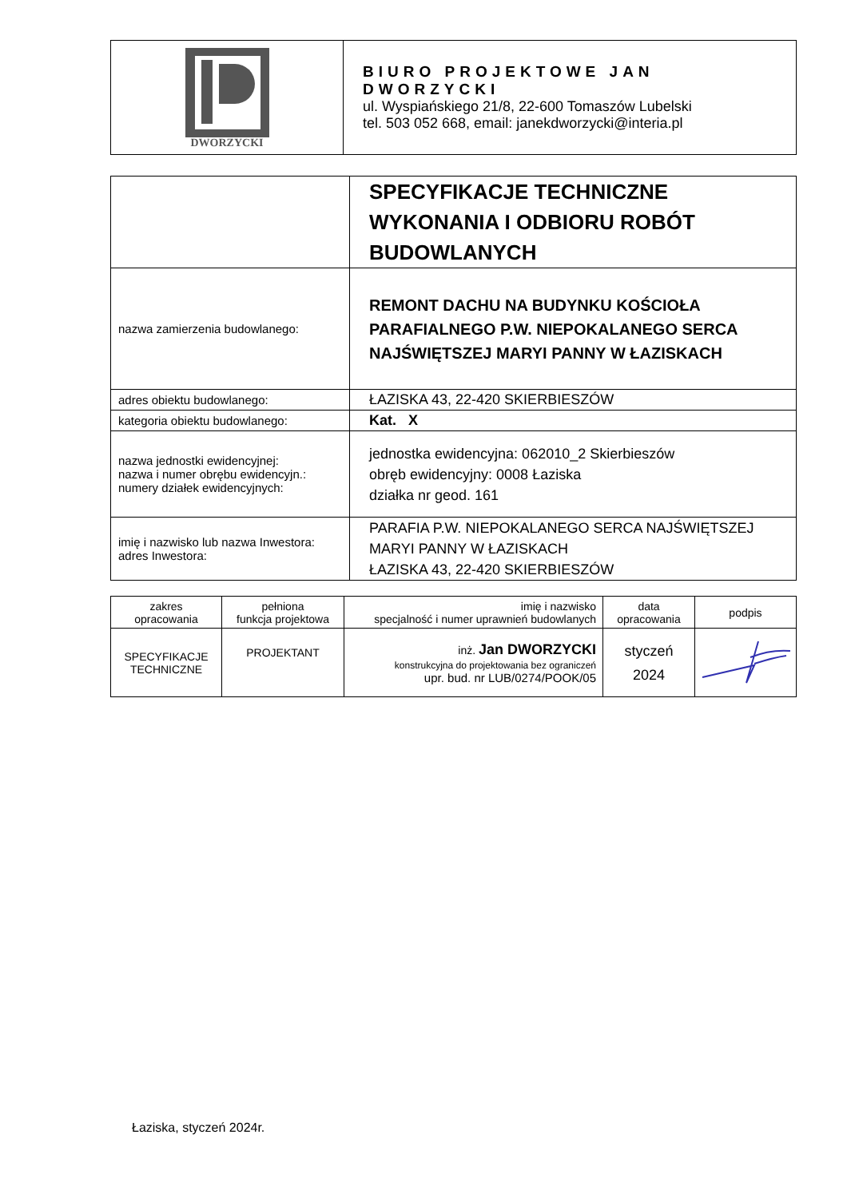| DWORZYCKI | BIURO PROJEKTOWE JAN DWORZYCKI ul. Wyspiańskiego 21/8, 22-600 Tomaszów Lubelski tel. 503 052 668, email: janekdworzycki@interia.pl |
| | SPECYFIKACJE TECHNICZNE WYKONANIA I ODBIORU ROBÓT BUDOWLANYCH |
| nazwa zamierzenia budowlanego: | REMONT DACHU NA BUDYNKU KOŚCIOŁA PARAFIALNEGO P.W. NIEPOKALANEGO SERCA NAJŚWIĘTSZEJ MARYI PANNY W ŁAZISKACH |
| adres obiektu budowlanego: | ŁAZISKA 43, 22-420 SKIERBIESZÓW |
| kategoria obiektu budowlanego: | Kat. X |
| nazwa jednostki ewidencyjnej: nazwa i numer obrębu ewidencyjn.: numery działek ewidencyjnych: | jednostka ewidencyjna: 062010_2 Skierbieszów obręb ewidencyjny: 0008 Łaziska działka nr geod. 161 |
| imię i nazwisko lub nazwa Inwestora: adres Inwestora: | PARAFIA P.W. NIEPOKALANEGO SERCA NAJŚWIĘTSZEJ MARYI PANNY W ŁAZISKACH ŁAZISKA 43, 22-420 SKIERBIESZÓW |
| zakres opracowania | pełniona funkcja projektowa | imię i nazwisko specjalność i numer uprawnień budowlanych | data opracowania | podpis |
| --- | --- | --- | --- | --- |
| SPECYFIKACJE TECHNICZNE | PROJEKTANT | inż. Jan DWORZYCKI konstrukcyjna do projektowania bez ograniczeń upr. bud. nr LUB/0274/POOK/05 | styczeń 2024 | |
Łaziska, styczeń 2024r.